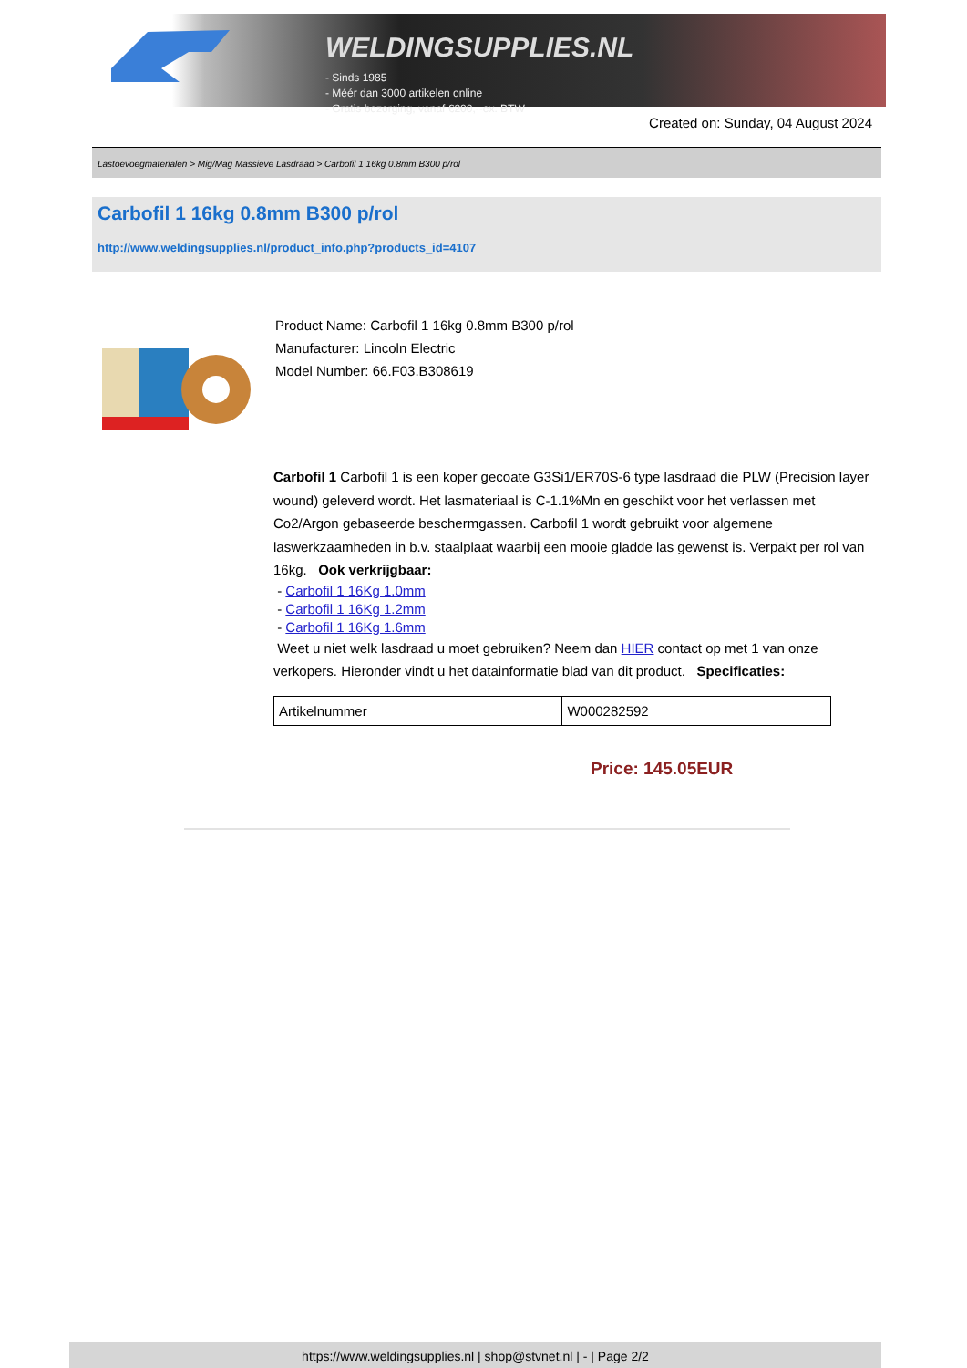WELDINGSUPPLIES.NL
- Sinds 1985
- Méér dan 3000 artikelen online
- Gratis bezorging, vanaf €200,--ex. BTW
Created on: Sunday, 04 August 2024
Lastoevoegmaterialen > Mig/Mag Massieve Lasdraad > Carbofil 1 16kg 0.8mm B300 p/rol
Carbofil 1 16kg 0.8mm B300 p/rol
http://www.weldingsupplies.nl/product_info.php?products_id=4107
Product Name: Carbofil 1 16kg 0.8mm B300 p/rol
Manufacturer: Lincoln Electric
Model Number: 66.F03.B308619
Carbofil 1 Carbofil 1 is een koper gecoate G3Si1/ER70S-6 type lasdraad die PLW (Precision layer wound) geleverd wordt. Het lasmateriaal is C-1.1%Mn en geschikt voor het verlassen met Co2/Argon gebaseerde beschermgassen. Carbofil 1 wordt gebruikt voor algemene laswerkzaamheden in b.v. staalplaat waarbij een mooie gladde las gewenst is. Verpakt per rol van 16kg. Ook verkrijgbaar:
- Carbofil 1 16Kg 1.0mm
- Carbofil 1 16Kg 1.2mm
- Carbofil 1 16Kg 1.6mm
Weet u niet welk lasdraad u moet gebruiken? Neem dan HIER contact op met 1 van onze verkopers. Hieronder vindt u het datainformatie blad van dit product. Specificaties:
| Artikelnummer | W000282592 |
Price: 145.05EUR
https://www.weldingsupplies.nl | shop@stvnet.nl | - | Page 2/2